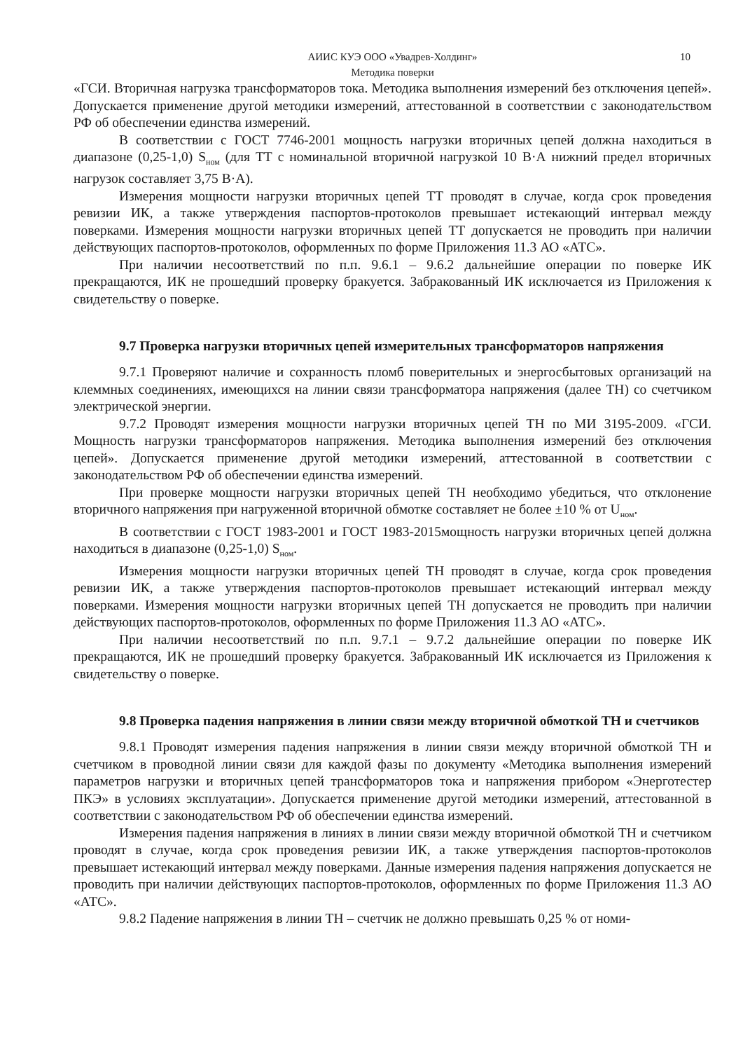АИИС КУЭ ООО «Увадрев-Холдинг» 10
Методика поверки
«ГСИ. Вторичная нагрузка трансформаторов тока. Методика выполнения измерений без отключения цепей». Допускается применение другой методики измерений, аттестованной в соответствии с законодательством РФ об обеспечении единства измерений.
В соответствии с ГОСТ 7746-2001 мощность нагрузки вторичных цепей должна находиться в диапазоне (0,25-1,0) S<sub>ном</sub> (для ТТ с номинальной вторичной нагрузкой 10 В·А нижний предел вторичных нагрузок составляет 3,75 В·А).
Измерения мощности нагрузки вторичных цепей ТТ проводят в случае, когда срок проведения ревизии ИК, а также утверждения паспортов-протоколов превышает истекающий интервал между поверками. Измерения мощности нагрузки вторичных цепей ТТ допускается не проводить при наличии действующих паспортов-протоколов, оформленных по форме Приложения 11.3 АО «АТС».
При наличии несоответствий по п.п. 9.6.1 – 9.6.2 дальнейшие операции по поверке ИК прекращаются, ИК не прошедший проверку бракуется. Забракованный ИК исключается из Приложения к свидетельству о поверке.
9.7 Проверка нагрузки вторичных цепей измерительных трансформаторов напряжения
9.7.1 Проверяют наличие и сохранность пломб поверительных и энергосбытовых организаций на клеммных соединениях, имеющихся на линии связи трансформатора напряжения (далее ТН) со счетчиком электрической энергии.
9.7.2 Проводят измерения мощности нагрузки вторичных цепей ТН по МИ 3195-2009. «ГСИ. Мощность нагрузки трансформаторов напряжения. Методика выполнения измерений без отключения цепей». Допускается применение другой методики измерений, аттестованной в соответствии с законодательством РФ об обеспечении единства измерений.
При проверке мощности нагрузки вторичных цепей ТН необходимо убедиться, что отклонение вторичного напряжения при нагруженной вторичной обмотке составляет не более ±10 % от U<sub>ном</sub>.
В соответствии с ГОСТ 1983-2001 и ГОСТ 1983-2015мощность нагрузки вторичных цепей должна находиться в диапазоне (0,25-1,0) S<sub>ном</sub>.
Измерения мощности нагрузки вторичных цепей ТН проводят в случае, когда срок проведения ревизии ИК, а также утверждения паспортов-протоколов превышает истекающий интервал между поверками. Измерения мощности нагрузки вторичных цепей ТН допускается не проводить при наличии действующих паспортов-протоколов, оформленных по форме Приложения 11.3 АО «АТС».
При наличии несоответствий по п.п. 9.7.1 – 9.7.2 дальнейшие операции по поверке ИК прекращаются, ИК не прошедший проверку бракуется. Забракованный ИК исключается из Приложения к свидетельству о поверке.
9.8 Проверка падения напряжения в линии связи между вторичной обмоткой ТН и счетчиков
9.8.1 Проводят измерения падения напряжения в линии связи между вторичной обмоткой ТН и счетчиком в проводной линии связи для каждой фазы по документу «Методика выполнения измерений параметров нагрузки и вторичных цепей трансформаторов тока и напряжения прибором «Энерготестер ПКЭ» в условиях эксплуатации». Допускается применение другой методики измерений, аттестованной в соответствии с законодательством РФ об обеспечении единства измерений.
Измерения падения напряжения в линиях в линии связи между вторичной обмоткой ТН и счетчиком проводят в случае, когда срок проведения ревизии ИК, а также утверждения паспортов-протоколов превышает истекающий интервал между поверками. Данные измерения падения напряжения допускается не проводить при наличии действующих паспортов-протоколов, оформленных по форме Приложения 11.3 АО «АТС».
9.8.2 Падение напряжения в линии ТН – счетчик не должно превышать 0,25 % от номи-